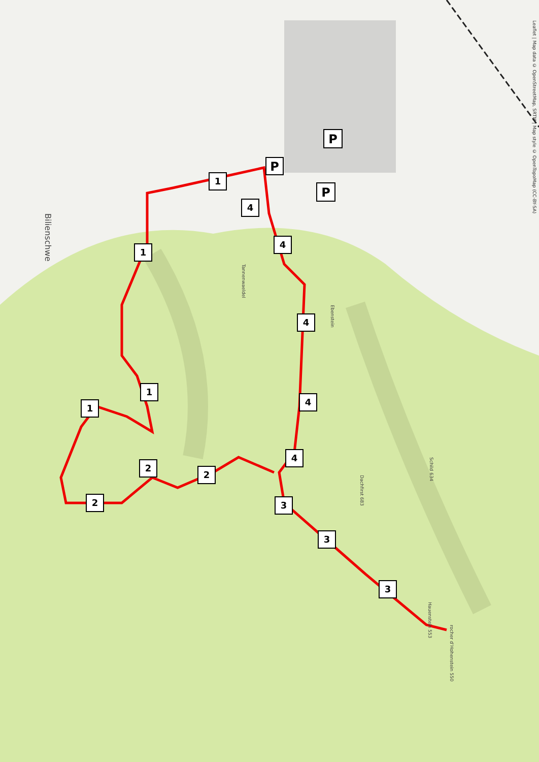1
4
4
4
4
4
3
3
3
1
1
1
2
2
2
P
P
P
Leaflet | Map data © OpenStreetMap, SRTM | Map style © OpenTopoMap (CC-BY-SA)
Bilienschwe
Hauenstein 553
rocher d’Hohenstein 550
Dachfirst 683
Schild 634
Tannenwaeldel
Ebenstein